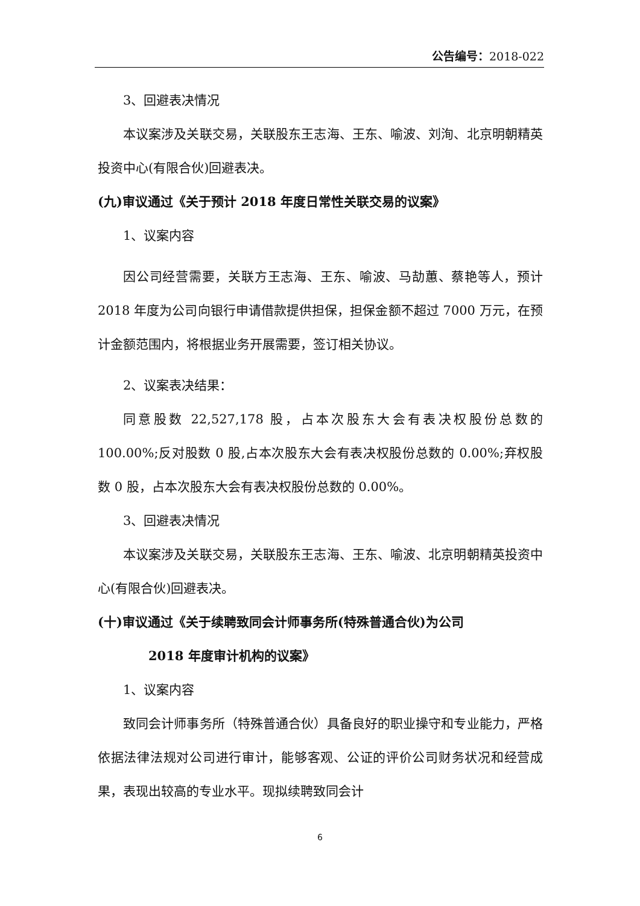公告编号：2018-022
3、回避表决情况
本议案涉及关联交易，关联股东王志海、王东、喻波、刘洵、北京明朝精英投资中心(有限合伙)回避表决。
(九)审议通过《关于预计 2018 年度日常性关联交易的议案》
1、议案内容
因公司经营需要，关联方王志海、王东、喻波、马劼蕙、蔡艳等人，预计 2018 年度为公司向银行申请借款提供担保，担保金额不超过 7000 万元，在预计金额范围内，将根据业务开展需要，签订相关协议。
2、议案表决结果：
同意股数 22,527,178 股，占本次股东大会有表决权股份总数的 100.00%;反对股数 0 股,占本次股东大会有表决权股份总数的 0.00%;弃权股数 0 股，占本次股东大会有表决权股份总数的 0.00%。
3、回避表决情况
本议案涉及关联交易，关联股东王志海、王东、喻波、北京明朝精英投资中心(有限合伙)回避表决。
(十)审议通过《关于续聘致同会计师事务所(特殊普通合伙)为公司
2018 年度审计机构的议案》
1、议案内容
致同会计师事务所（特殊普通合伙）具备良好的职业操守和专业能力，严格依据法律法规对公司进行审计，能够客观、公证的评价公司财务状况和经营成果，表现出较高的专业水平。现拟续聘致同会计
6